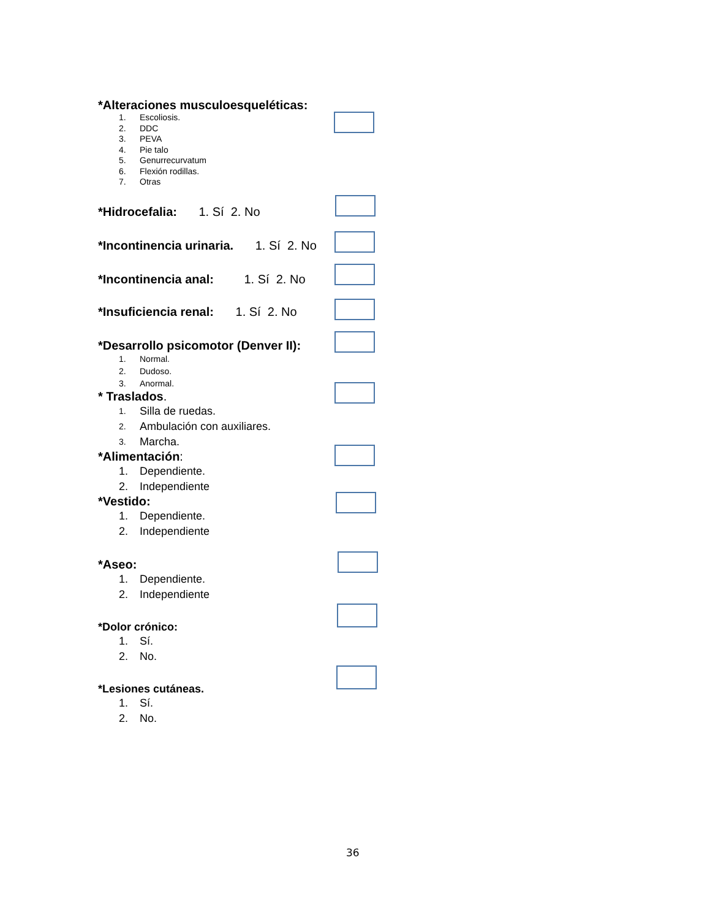*Alteraciones musculoesqueléticas:
1. Escoliosis.
2. DDC
3. PEVA
4. Pie talo
5. Genurrecurvatum
6. Flexión rodillas.
7. Otras
*Hidrocefalia: 1. Sí 2. No
*Incontinencia urinaria. 1. Sí 2. No
*Incontinencia anal: 1. Sí 2. No
*Insuficiencia renal: 1. Sí 2. No
*Desarrollo psicomotor (Denver II):
1. Normal.
2. Dudoso.
3. Anormal.
* Traslados.
1. Silla de ruedas.
2. Ambulación con auxiliares.
3. Marcha.
*Alimentación:
1. Dependiente.
2. Independiente
*Vestido:
1. Dependiente.
2. Independiente
*Aseo:
1. Dependiente.
2. Independiente
*Dolor crónico:
1. Sí.
2. No.
*Lesiones cutáneas.
1. Sí.
2. No.
36